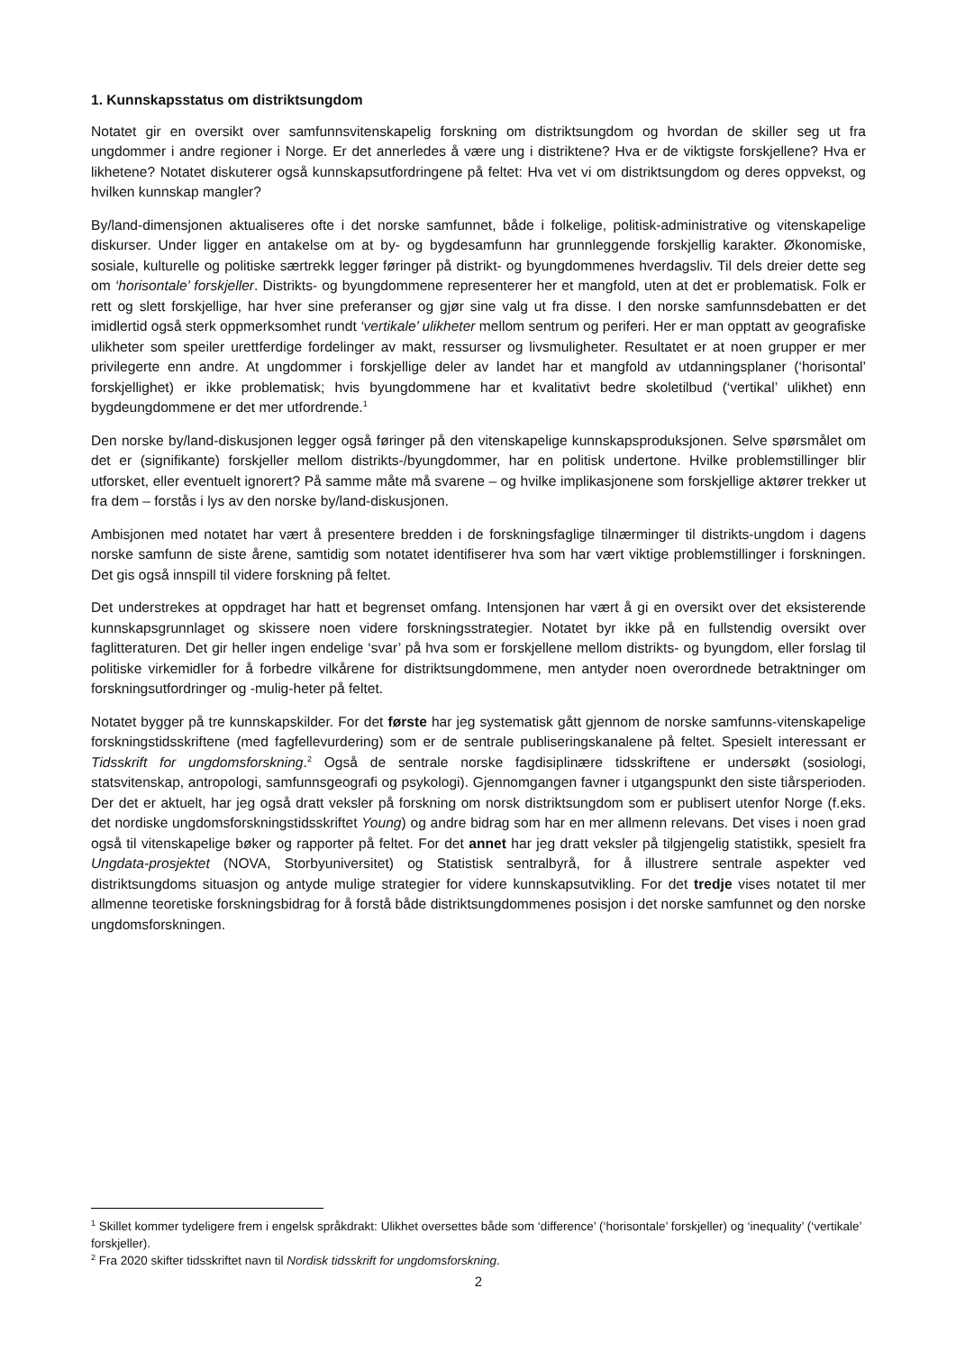1. Kunnskapsstatus om distriktsungdom
Notatet gir en oversikt over samfunnsvitenskapelig forskning om distriktsungdom og hvordan de skiller seg ut fra ungdommer i andre regioner i Norge. Er det annerledes å være ung i distriktene? Hva er de viktigste forskjellene? Hva er likhetene? Notatet diskuterer også kunnskapsutfordringene på feltet: Hva vet vi om distriktsungdom og deres oppvekst, og hvilken kunnskap mangler?
By/land-dimensjonen aktualiseres ofte i det norske samfunnet, både i folkelige, politisk-administrative og vitenskapelige diskurser. Under ligger en antakelse om at by- og bygdesamfunn har grunnleggende forskjellig karakter. Økonomiske, sosiale, kulturelle og politiske særtrekk legger føringer på distrikt- og byungdommenes hverdagsliv. Til dels dreier dette seg om ‘horisontale’ forskjeller. Distrikts- og byungdommene representerer her et mangfold, uten at det er problematisk. Folk er rett og slett forskjellige, har hver sine preferanser og gjør sine valg ut fra disse. I den norske samfunnsdebatten er det imidlertid også sterk oppmerksomhet rundt ‘vertikale’ ulikheter mellom sentrum og periferi. Her er man opptatt av geografiske ulikheter som speiler urettferdige fordelinger av makt, ressurser og livsmuligheter. Resultatet er at noen grupper er mer privilegerte enn andre. At ungdommer i forskjellige deler av landet har et mangfold av utdanningsplaner (‘horisontal’ forskjellighet) er ikke problematisk; hvis byungdommene har et kvalitativt bedre skoletilbud (‘vertikal’ ulikhet) enn bygdeungdommene er det mer utfordrende.<sup>1</sup>
Den norske by/land-diskusjonen legger også føringer på den vitenskapelige kunnskapsproduksjonen. Selve spørsmålet om det er (signifikante) forskjeller mellom distrikts-/byungdommer, har en politisk undertone. Hvilke problemstillinger blir utforsket, eller eventuelt ignorert? På samme måte må svarene – og hvilke implikasjonene som forskjellige aktører trekker ut fra dem – forstås i lys av den norske by/land-diskusjonen.
Ambisjonen med notatet har vært å presentere bredden i de forskningsfaglige tilnærminger til distrikts-ungdom i dagens norske samfunn de siste årene, samtidig som notatet identifiserer hva som har vært viktige problemstillinger i forskningen. Det gis også innspill til videre forskning på feltet.
Det understrekes at oppdraget har hatt et begrenset omfang. Intensjonen har vært å gi en oversikt over det eksisterende kunnskapsgrunnlaget og skissere noen videre forskningsstrategier. Notatet byr ikke på en fullstendig oversikt over faglitteraturen. Det gir heller ingen endelige ‘svar’ på hva som er forskjellene mellom distrikts- og byungdom, eller forslag til politiske virkemidler for å forbedre vilkårene for distriktsungdommene, men antyder noen overordnede betraktninger om forskningsutfordringer og -mulig-heter på feltet.
Notatet bygger på tre kunnskapskilder. For det første har jeg systematisk gått gjennom de norske samfunns-vitenskapelige forskningstidsskriftene (med fagfellevurdering) som er de sentrale publiseringskanalene på feltet. Spesielt interessant er Tidsskrift for ungdomsforskning.<sup>2</sup> Også de sentrale norske fagdisiplinære tidsskriftene er undersøkt (sosiologi, statsvitenskap, antropologi, samfunnsgeografi og psykologi). Gjennomgangen favner i utgangspunkt den siste tiårsperioden. Der det er aktuelt, har jeg også dratt veksler på forskning om norsk distriktsungdom som er publisert utenfor Norge (f.eks. det nordiske ungdomsforskningstidsskriftet Young) og andre bidrag som har en mer allmenn relevans. Det vises i noen grad også til vitenskapelige bøker og rapporter på feltet. For det annet har jeg dratt veksler på tilgjengelig statistikk, spesielt fra Ungdata-prosjektet (NOVA, Storbyuniversitet) og Statistisk sentralbyrå, for å illustrere sentrale aspekter ved distriktsungdoms situasjon og antyde mulige strategier for videre kunnskapsutvikling. For det tredje vises notatet til mer allmenne teoretiske forskningsbidrag for å forstå både distriktsungdommenes posisjon i det norske samfunnet og den norske ungdomsforskningen.
<sup>1</sup> Skillet kommer tydeligere frem i engelsk språkdrakt: Ulikhet oversettes både som ‘difference’ (‘horisontale’ forskjeller) og ‘inequality’ (‘vertikale’ forskjeller).
<sup>2</sup> Fra 2020 skifter tidsskriftet navn til Nordisk tidsskrift for ungdomsforskning.
2